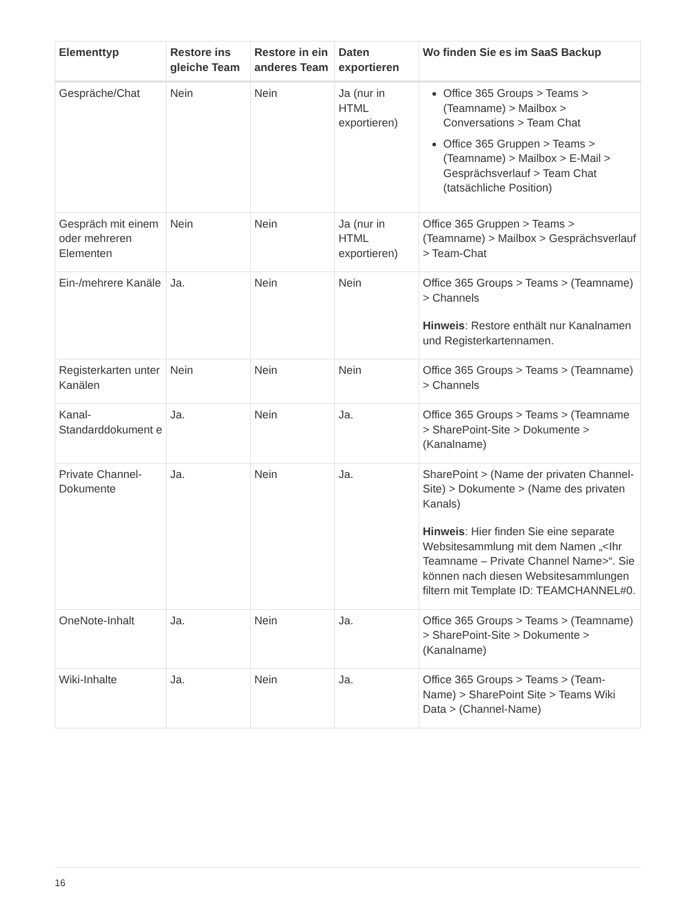| Elementtyp | Restore ins gleiche Team | Restore in ein anderes Team | Daten exportieren | Wo finden Sie es im SaaS Backup |
| --- | --- | --- | --- | --- |
| Gespräche/Chat | Nein | Nein | Ja (nur in HTML exportieren) | Office 365 Groups > Teams > (Teamname) > Mailbox > Conversations > Team Chat Office 365 Gruppen > Teams > (Teamname) > Mailbox > E-Mail > Gesprächsverlauf > Team Chat (tatsächliche Position) |
| Gespräch mit einem oder mehreren Elementen | Nein | Nein | Ja (nur in HTML exportieren) | Office 365 Gruppen > Teams > (Teamname) > Mailbox > Gesprächsverlauf > Team-Chat |
| Ein-/mehrere Kanäle | Ja. | Nein | Nein | Office 365 Groups > Teams > (Teamname) > Channels Hinweis : Restore enthält nur Kanalnamen und Registerkartennamen. |
| Registerkarten unter Kanälen | Nein | Nein | Nein | Office 365 Groups > Teams > (Teamname) > Channels |
| Kanal-Standarddokument e | Ja. | Nein | Ja. | Office 365 Groups > Teams > (Teamname > SharePoint-Site > Dokumente > (Kanalname) |
| Private Channel-Dokumente | Ja. | Nein | Ja. | SharePoint > (Name der privaten Channel-Site) > Dokumente > (Name des privaten Kanals) Hinweis : Hier finden Sie eine separate Websitesammlung mit dem Namen „<Ihr Teamname – Private Channel Name>“. Sie können nach diesen Websitesammlungen filtern mit Template ID: TEAMCHANNEL#0. |
| OneNote-Inhalt | Ja. | Nein | Ja. | Office 365 Groups > Teams > (Teamname) > SharePoint-Site > Dokumente > (Kanalname) |
| Wiki-Inhalte | Ja. | Nein | Ja. | Office 365 Groups > Teams > (Team-Name) > SharePoint Site > Teams Wiki Data > (Channel-Name) |
16